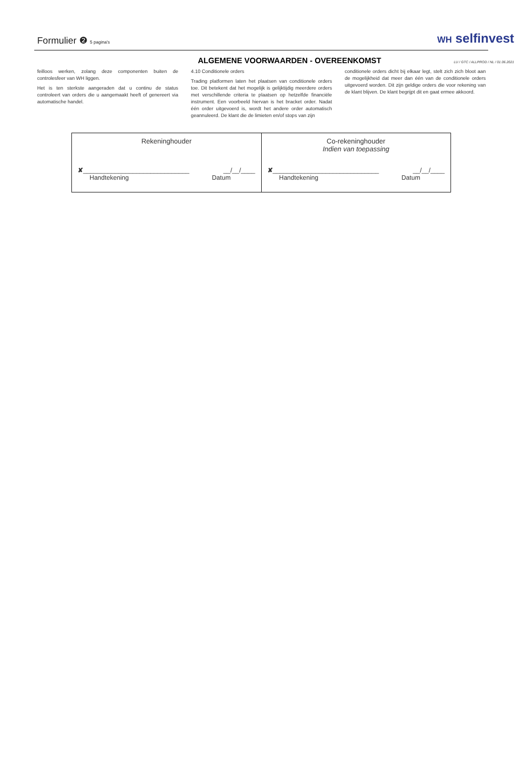Formulier ❷ 5 pagina's
WH selfinvest
ALGEMENE VOORWAARDEN - OVEREENKOMST
LU / GTC / ALLPROD / NL / 01.06.2021
feilloos werken, zolang deze componenten buiten de controlesfeer van WH liggen.
Het is ten sterkste aangeraden dat u continu de status controleert van orders die u aangemaakt heeft of genereert via automatische handel.
4.10 Conditionele orders
Trading platformen laten het plaatsen van conditionele orders toe. Dit betekent dat het mogelijk is gelijktijdig meerdere orders met verschillende criteria te plaatsen op hetzelfde financiële instrument. Een voorbeeld hiervan is het bracket order. Nadat één order uitgevoerd is, wordt het andere order automatisch geannuleerd. De klant die de limieten en/of stops van zijn
conditionele orders dicht bij elkaar legt, stelt zich zich bloot aan de mogelijkheid dat meer dan één van de conditionele orders uitgevoerd worden. Dit zijn geldige orders die voor rekening van de klant blijven. De klant begrijpt dit en gaat ermee akkoord.
| Rekeninghouder ✘ ______________________________ __/__/____ Handtekening Datum | Co-rekeninghouder Indien van toepassing ✘ ______________________________ __/__/____ Handtekening Datum |